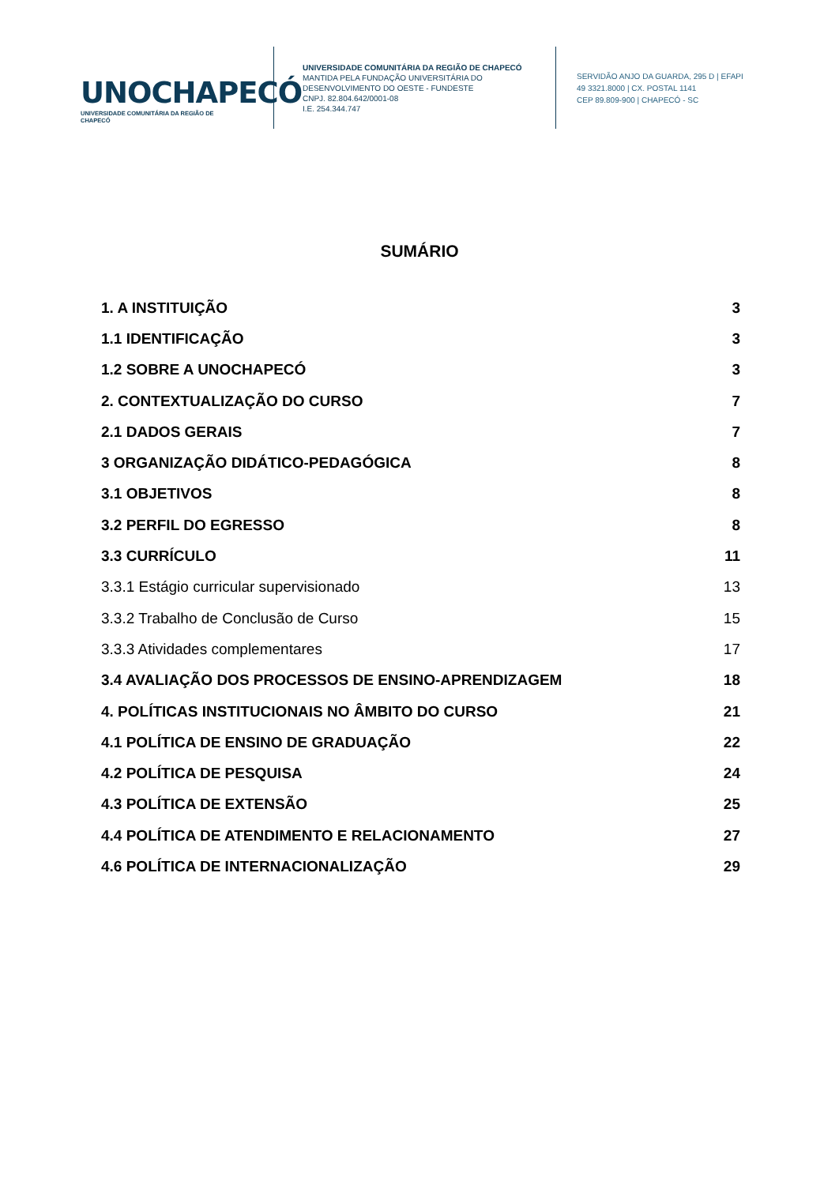UNOCHAPECÓ
UNIVERSIDADE COMUNITÁRIA DA REGIÃO DE CHAPECÓ
UNIVERSIDADE COMUNITÁRIA DA REGIÃO DE CHAPECÓ
MANTIDA PELA FUNDAÇÃO UNIVERSITÁRIA DO
DESENVOLVIMENTO DO OESTE - FUNDESTE
CNPJ. 82.804.642/0001-08
I.E. 254.344.747
SERVIDÃO ANJO DA GUARDA, 295 D | EFAPI
49 3321.8000 | CX. POSTAL 1141
CEP 89.809-900 | CHAPECÓ - SC
SUMÁRIO
1. A INSTITUIÇÃO 3
1.1 IDENTIFICAÇÃO 3
1.2 SOBRE A UNOCHAPECÓ 3
2. CONTEXTUALIZAÇÃO DO CURSO 7
2.1 DADOS GERAIS 7
3 ORGANIZAÇÃO DIDÁTICO-PEDAGÓGICA 8
3.1 OBJETIVOS 8
3.2 PERFIL DO EGRESSO 8
3.3 CURRÍCULO 11
3.3.1 Estágio curricular supervisionado 13
3.3.2 Trabalho de Conclusão de Curso 15
3.3.3 Atividades complementares 17
3.4 AVALIAÇÃO DOS PROCESSOS DE ENSINO-APRENDIZAGEM 18
4. POLÍTICAS INSTITUCIONAIS NO ÂMBITO DO CURSO 21
4.1 POLÍTICA DE ENSINO DE GRADUAÇÃO 22
4.2 POLÍTICA DE PESQUISA 24
4.3 POLÍTICA DE EXTENSÃO 25
4.4 POLÍTICA DE ATENDIMENTO E RELACIONAMENTO 27
4.6 POLÍTICA DE INTERNACIONALIZAÇÃO 29